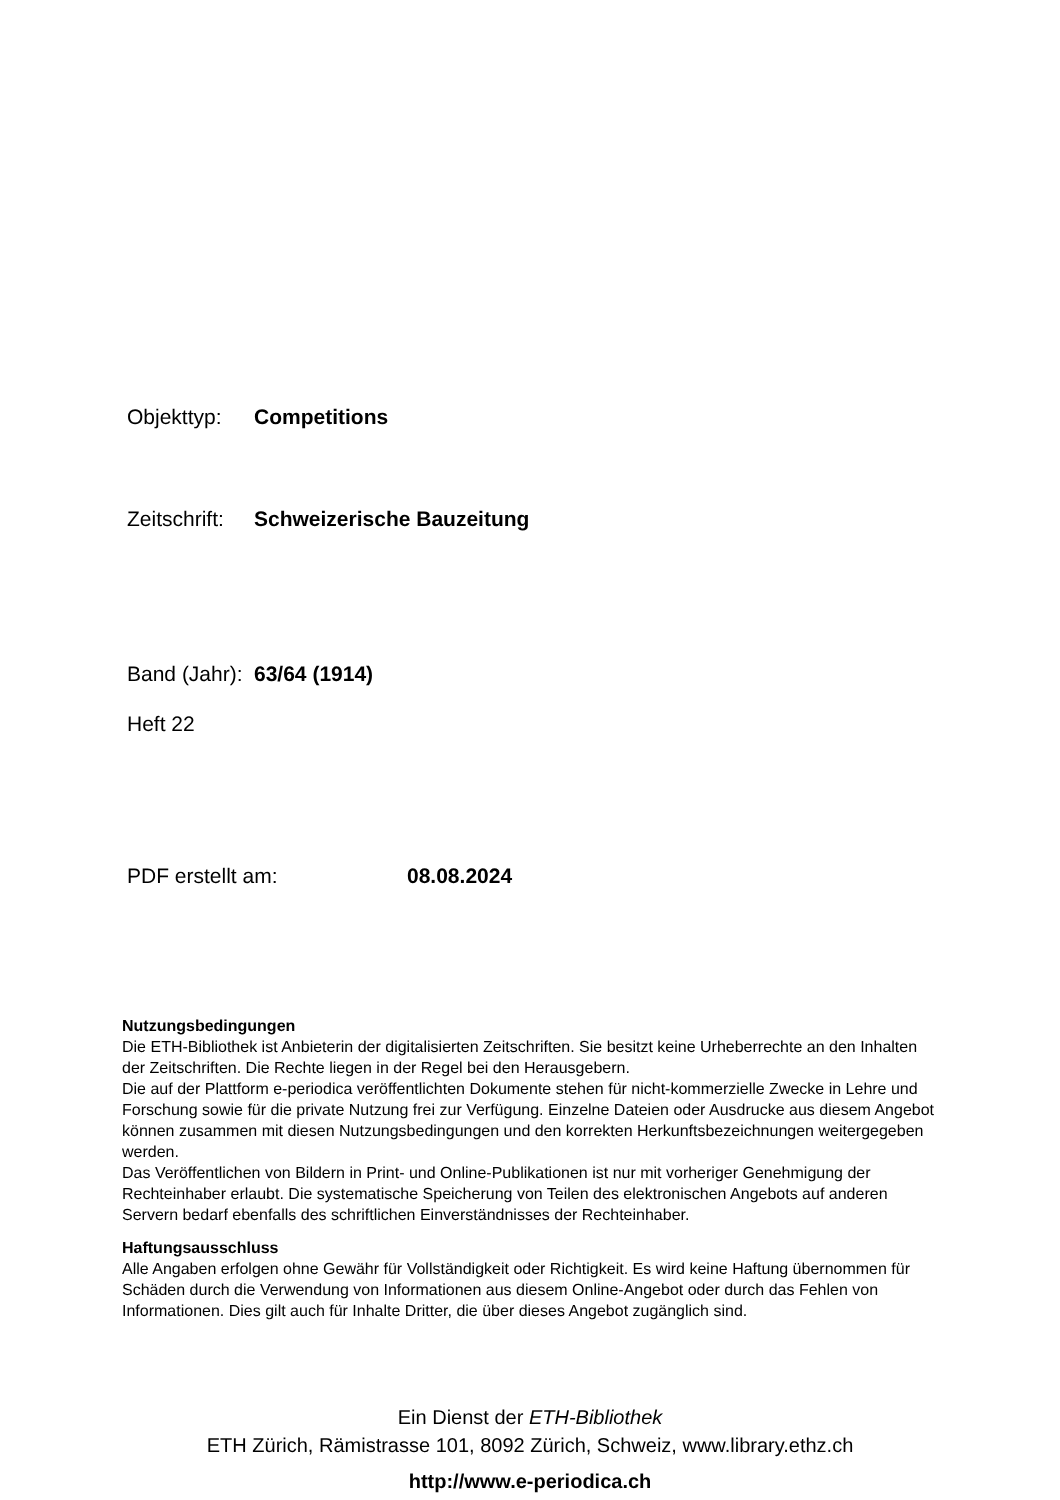Objekttyp: Competitions
Zeitschrift: Schweizerische Bauzeitung
Band (Jahr): 63/64 (1914)
Heft 22
PDF erstellt am: 08.08.2024
Nutzungsbedingungen
Die ETH-Bibliothek ist Anbieterin der digitalisierten Zeitschriften. Sie besitzt keine Urheberrechte an den Inhalten der Zeitschriften. Die Rechte liegen in der Regel bei den Herausgebern.
Die auf der Plattform e-periodica veröffentlichten Dokumente stehen für nicht-kommerzielle Zwecke in Lehre und Forschung sowie für die private Nutzung frei zur Verfügung. Einzelne Dateien oder Ausdrucke aus diesem Angebot können zusammen mit diesen Nutzungsbedingungen und den korrekten Herkunftsbezeichnungen weitergegeben werden.
Das Veröffentlichen von Bildern in Print- und Online-Publikationen ist nur mit vorheriger Genehmigung der Rechteinhaber erlaubt. Die systematische Speicherung von Teilen des elektronischen Angebots auf anderen Servern bedarf ebenfalls des schriftlichen Einverständnisses der Rechteinhaber.
Haftungsausschluss
Alle Angaben erfolgen ohne Gewähr für Vollständigkeit oder Richtigkeit. Es wird keine Haftung übernommen für Schäden durch die Verwendung von Informationen aus diesem Online-Angebot oder durch das Fehlen von Informationen. Dies gilt auch für Inhalte Dritter, die über dieses Angebot zugänglich sind.
Ein Dienst der ETH-Bibliothek
ETH Zürich, Rämistrasse 101, 8092 Zürich, Schweiz, www.library.ethz.ch
http://www.e-periodica.ch